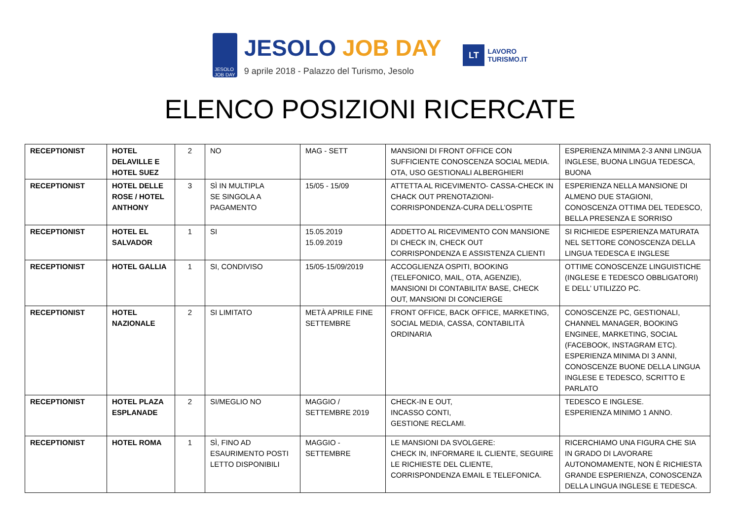JESOLO
JOB DAY
JESOLO JOB DAY
9 aprile 2018 - Palazzo del Turismo, Jesolo
LT
LAVORO
TURISMO.IT
ELENCO POSIZIONI RICERCATE
| RECEPTIONIST | HOTEL DELAVILLE E HOTEL SUEZ | 2 | NO | MAG - SETT | MANSIONI DI FRONT OFFICE CON SUFFICIENTE CONOSCENZA SOCIAL MEDIA. OTA, USO GESTIONALI ALBERGHIERI | ESPERIENZA MINIMA 2-3 ANNI LINGUA INGLESE, BUONA LINGUA TEDESCA, BUONA |
| RECEPTIONIST | HOTEL DELLE ROSE / HOTEL ANTHONY | 3 | SÌ IN MULTIPLA SE SINGOLA A PAGAMENTO | 15/05 - 15/09 | ATTETTA AL RICEVIMENTO- CASSA-CHECK IN CHACK OUT PRENOTAZIONI-CORRISPONDENZA-CURA DELL’OSPITE | ESPERIENZA NELLA MANSIONE DI ALMENO DUE STAGIONI, CONOSCENZA OTTIMA DEL TEDESCO, BELLA PRESENZA E SORRISO |
| RECEPTIONIST | HOTEL EL SALVADOR | 1 | SI | 15.05.2019 15.09.2019 | ADDETTO AL RICEVIMENTO CON MANSIONE DI CHECK IN, CHECK OUT CORRISPONDENZA E ASSISTENZA CLIENTI | SI RICHIEDE ESPERIENZA MATURATA NEL SETTORE CONOSCENZA DELLA LINGUA TEDESCA E INGLESE |
| RECEPTIONIST | HOTEL GALLIA | 1 | SI, CONDIVISO | 15/05-15/09/2019 | ACCOGLIENZA OSPITI, BOOKING (TELEFONICO, MAIL, OTA, AGENZIE), MANSIONI DI CONTABILITA’ BASE, CHECK OUT, MANSIONI DI CONCIERGE | OTTIME CONOSCENZE LINGUISTICHE (INGLESE E TEDESCO OBBLIGATORI) E DELL’ UTILIZZO PC. |
| RECEPTIONIST | HOTEL NAZIONALE | 2 | SI LIMITATO | METÀ APRILE FINE SETTEMBRE | FRONT OFFICE, BACK OFFICE, MARKETING, SOCIAL MEDIA, CASSA, CONTABILITÀ ORDINARIA | CONOSCENZE PC, GESTIONALI, CHANNEL MANAGER, BOOKING ENGINEE, MARKETING, SOCIAL (FACEBOOK, INSTAGRAM ETC). ESPERIENZA MINIMA DI 3 ANNI, CONOSCENZE BUONE DELLA LINGUA INGLESE E TEDESCO, SCRITTO E PARLATO |
| RECEPTIONIST | HOTEL PLAZA ESPLANADE | 2 | SI/MEGLIO NO | MAGGIO / SETTEMBRE 2019 | CHECK-IN E OUT, INCASSO CONTI, GESTIONE RECLAMI. | TEDESCO E INGLESE. ESPERIENZA MINIMO 1 ANNO. |
| RECEPTIONIST | HOTEL ROMA | 1 | SÌ, FINO AD ESAURIMENTO POSTI LETTO DISPONIBILI | MAGGIO - SETTEMBRE | LE MANSIONI DA SVOLGERE: CHECK IN, INFORMARE IL CLIENTE, SEGUIRE LE RICHIESTE DEL CLIENTE, CORRISPONDENZA EMAIL E TELEFONICA. | RICERCHIAMO UNA FIGURA CHE SIA IN GRADO DI LAVORARE AUTONOMAMENTE, NON È RICHIESTA GRANDE ESPERIENZA, CONOSCENZA DELLA LINGUA INGLESE E TEDESCA. |